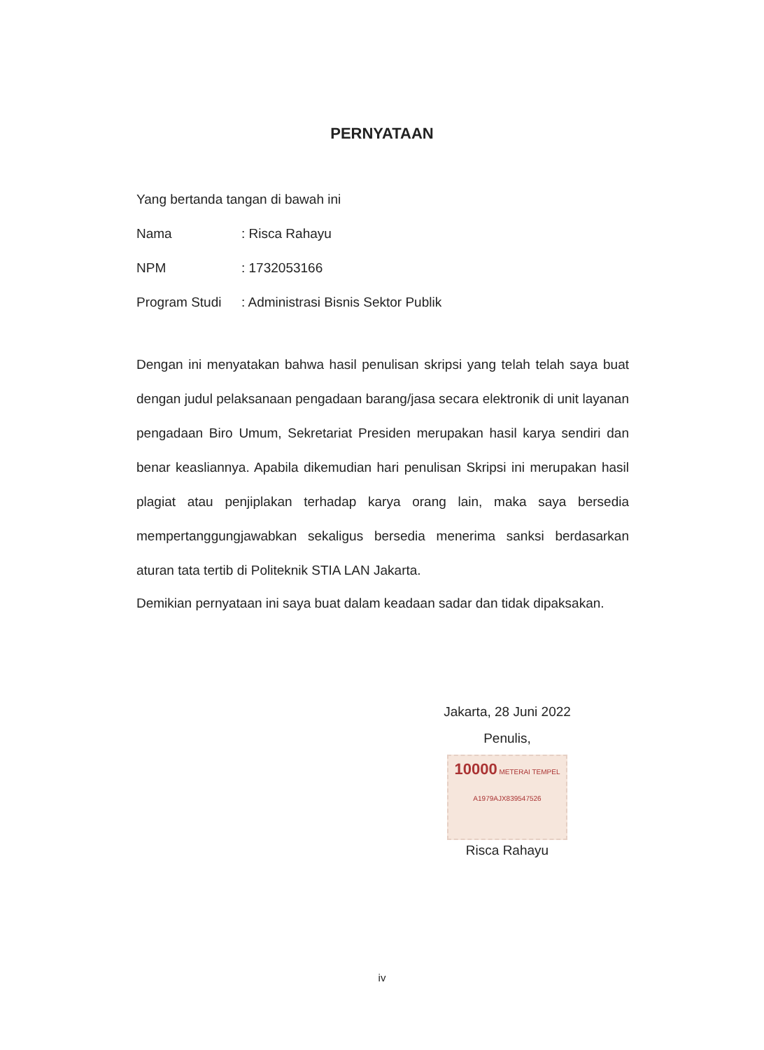PERNYATAAN
Yang bertanda tangan di bawah ini
Nama: Risca Rahayu
NPM: 1732053166
Program Studi: Administrasi Bisnis Sektor Publik
Dengan ini menyatakan bahwa hasil penulisan skripsi yang telah telah saya buat dengan judul pelaksanaan pengadaan barang/jasa secara elektronik di unit layanan pengadaan Biro Umum, Sekretariat Presiden merupakan hasil karya sendiri dan benar keasliannya. Apabila dikemudian hari penulisan Skripsi ini merupakan hasil plagiat atau penjiplakan terhadap karya orang lain, maka saya bersedia mempertanggungjawabkan sekaligus bersedia menerima sanksi berdasarkan aturan tata tertib di Politeknik STIA LAN Jakarta.
Demikian pernyataan ini saya buat dalam keadaan sadar dan tidak dipaksakan.
Jakarta, 28 Juni 2022
Penulis,
10000 METERAI TEMPEL
A1979AJX839547526
Risca Rahayu
iv